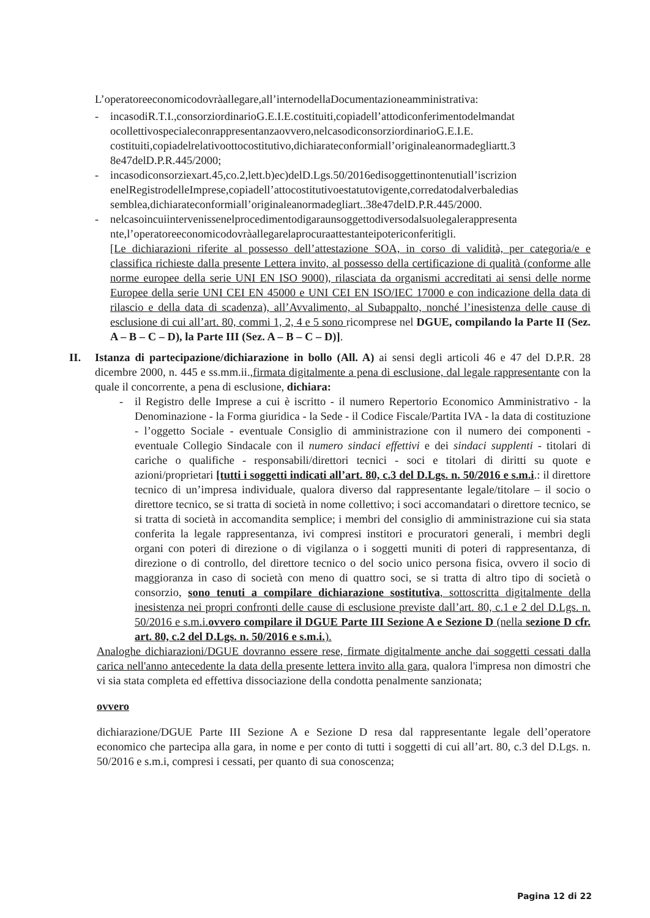L’operatoreeconomicodovràallegare,all’internodellaDocumentazioneamministrativa:
- incasodiR.T.I.,consorziordinarioG.E.I.E.costituiti,copiadell’attodiconferimentodelmandat ocollettivospecialeconrappresentanzaovvero,nelcasodiconsorziordinarioG.E.I.E. costituiti,copiadelrelativoottocostitutivo,dichiarateconformiall’originaleanormadegliartt.3 8e47delD.P.R.445/2000;
- incasodiconsorziexart.45,co.2,lett.b)ec)delD.Lgs.50/2016edisoggettinontenutiall’iscrizion enelRegistrodelleImprese,copiadell’attocostitutivoestatutovigente,corredatodalverbaledias semblea,dichiarateconformiall’originaleanormadegliart..38e47delD.P.R.445/2000.
- nelcasoincuiintervenissenelprocedimentodigaraunsoggettodiversodalsuolegalerappresenta nte,l’operatoreeconomicodovràallegarelaprocuraattestanteipotericonferitigli.
[Le dichiarazioni riferite al possesso dell’attestazione SOA, in corso di validità, per categoria/e e classifica richieste dalla presente Lettera invito, al possesso della certificazione di qualità (conforme alle norme europee della serie UNI EN ISO 9000), rilasciata da organismi accreditati ai sensi delle norme Europee della serie UNI CEI EN 45000 e UNI CEI EN ISO/IEC 17000 e con indicazione della data di rilascio e della data di scadenza), all’Avvalimento, al Subappalto, nonché l’inesistenza delle cause di esclusione di cui all’art. 80, commi 1, 2, 4 e 5 sono ricomprese nel DGUE, compilando la Parte II (Sez. A – B – C – D), la Parte III (Sez. A – B – C – D)].
II. Istanza di partecipazione/dichiarazione in bollo (All. A) ai sensi degli articoli 46 e 47 del D.P.R. 28 dicembre 2000, n. 445 e ss.mm.ii.,firmata digitalmente a pena di esclusione, dal legale rappresentante con la quale il concorrente, a pena di esclusione, dichiara:
- il Registro delle Imprese a cui è iscritto - il numero Repertorio Economico Amministrativo - la Denominazione - la Forma giuridica - la Sede - il Codice Fiscale/Partita IVA - la data di costituzione - l’oggetto Sociale - eventuale Consiglio di amministrazione con il numero dei componenti - eventuale Collegio Sindacale con il numero sindaci effettivi e dei sindaci supplenti - titolari di cariche o qualifiche - responsabili/direttori tecnici - soci e titolari di diritti su quote e azioni/proprietari [tutti i soggetti indicati all’art. 80, c.3 del D.Lgs. n. 50/2016 e s.m.i.: il direttore tecnico di un’impresa individuale, qualora diverso dal rappresentante legale/titolare – il socio o direttore tecnico, se si tratta di società in nome collettivo; i soci accomandatari o direttore tecnico, se si tratta di società in accomandita semplice; i membri del consiglio di amministrazione cui sia stata conferita la legale rappresentanza, ivi compresi institori e procuratori generali, i membri degli organi con poteri di direzione o di vigilanza o i soggetti muniti di poteri di rappresentanza, di direzione o di controllo, del direttore tecnico o del socio unico persona fisica, ovvero il socio di maggioranza in caso di società con meno di quattro soci, se si tratta di altro tipo di società o consorzio, sono tenuti a compilare dichiarazione sostitutiva, sottoscritta digitalmente della inesistenza nei propri confronti delle cause di esclusione previste dall’art. 80, c.1 e 2 del D.Lgs. n. 50/2016 e s.m.i.ovvero compilare il DGUE Parte III Sezione A e Sezione D (nella sezione D cfr. art. 80, c.2 del D.Lgs. n. 50/2016 e s.m.i.).
Analoghe dichiarazioni/DGUE dovranno essere rese, firmate digitalmente anche dai soggetti cessati dalla carica nell'anno antecedente la data della presente lettera invito alla gara, qualora l'impresa non dimostri che vi sia stata completa ed effettiva dissociazione della condotta penalmente sanzionata;
ovvero
dichiarazione/DGUE Parte III Sezione A e Sezione D resa dal rappresentante legale dell’operatore economico che partecipa alla gara, in nome e per conto di tutti i soggetti di cui all’art. 80, c.3 del D.Lgs. n. 50/2016 e s.m.i, compresi i cessati, per quanto di sua conoscenza;
Pagina 12 di 22